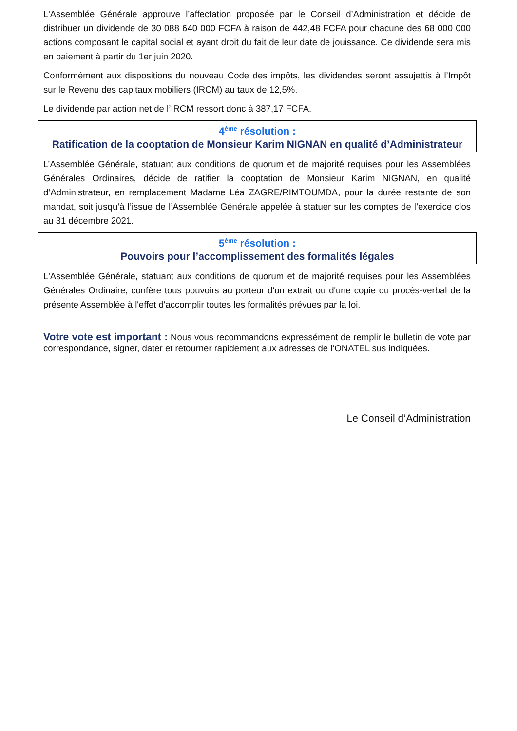L'Assemblée Générale approuve l’affectation proposée par le Conseil d’Administration et décide de distribuer un dividende de 30 088 640 000 FCFA à raison de 442,48 FCFA pour chacune des 68 000 000 actions composant le capital social et ayant droit du fait de leur date de jouissance. Ce dividende sera mis en paiement à partir du 1er juin 2020.
Conformément aux dispositions du nouveau Code des impôts, les dividendes seront assujettis à l’Impôt sur le Revenu des capitaux mobiliers (IRCM) au taux de 12,5%.
Le dividende par action net de l’IRCM ressort donc à 387,17 FCFA.
4<sup>ème</sup> résolution :
Ratification de la cooptation de Monsieur Karim NIGNAN en qualité d’Administrateur
L’Assemblée Générale, statuant aux conditions de quorum et de majorité requises pour les Assemblées Générales Ordinaires, décide de ratifier la cooptation de Monsieur Karim NIGNAN, en qualité d’Administrateur, en remplacement Madame Léa ZAGRE/RIMTOUMDA, pour la durée restante de son mandat, soit jusqu’à l’issue de l’Assemblée Générale appelée à statuer sur les comptes de l’exercice clos au 31 décembre 2021.
5<sup>ème</sup> résolution :
Pouvoirs pour l’accomplissement des formalités légales
L'Assemblée Générale, statuant aux conditions de quorum et de majorité requises pour les Assemblées Générales Ordinaire, confère tous pouvoirs au porteur d'un extrait ou d'une copie du procès-verbal de la présente Assemblée à l'effet d'accomplir toutes les formalités prévues par la loi.
Votre vote est important : Nous vous recommandons expressément de remplir le bulletin de vote par correspondance, signer, dater et retourner rapidement aux adresses de l’ONATEL sus indiquées.
Le Conseil d’Administration